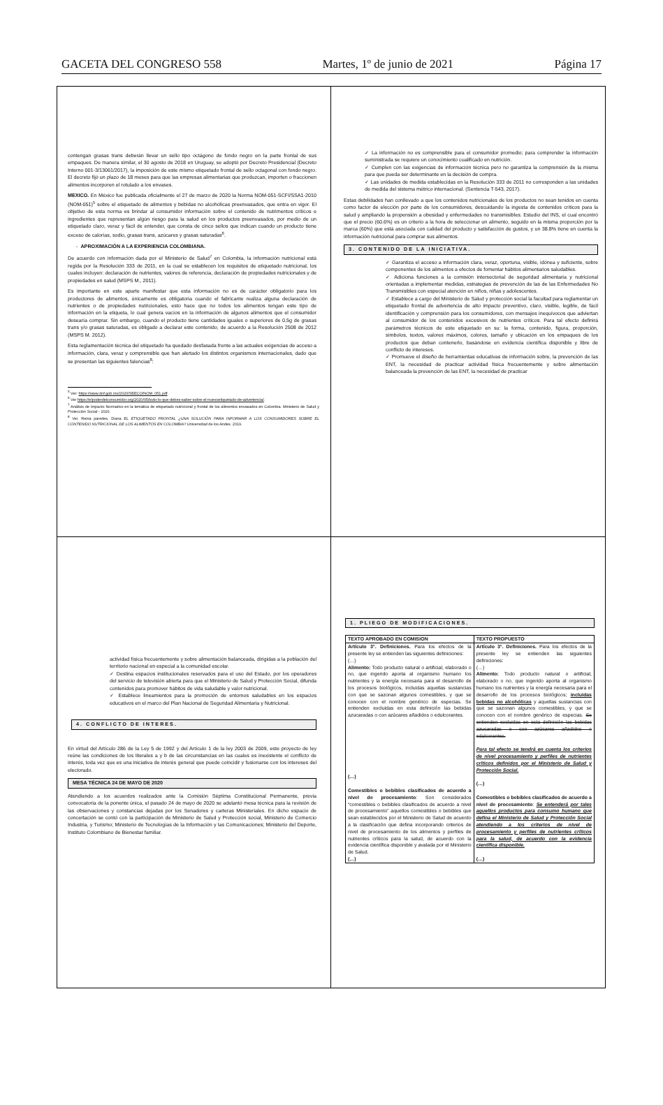GACETA DEL CONGRESO 558 Martes, 1º de junio de 2021 Página 17
contengan grasas trans deberán llevar un sello tipo octágono de fondo negro en la parte frontal de sus empaques. De manera similar, el 30 agosto de 2018 en Uruguay, se adoptó por Decreto Presidencial (Decreto Interno 001-3/13061/2017), la imposición de este mismo etiquetado frontal de sello octagonal con fondo negro. El decreto fijó un plazo de 18 meses para que las empresas alimentarias que produzcan, importen o fraccionen alimentos incorporen el rotulado a los envases.
MEXICO. En México fue publicada oficialmente el 27 de marzo de 2020 la Norma NOM-051-SCFI/SSA1-2010 (NOM-051)<sup>5</sup> sobre el etiquetado de alimentos y bebidas no alcohólicas preenvasados, que entra en vigor. El objetivo de esta norma es brindar al consumidor información sobre el contenido de nutrimentos críticos e ingredientes que representan algún riesgo para la salud en los productos preenvasados, por medio de un etiquetado claro, veraz y fácil de entender, que consta de cinco sellos que indican cuando un producto tiene exceso de calorías, sodio, grasas trans, azúcares y grasas saturadas<sup>6</sup>.
- APROXIMACIÓN A LA EXPERIENCIA COLOMBIANA.
De acuerdo con información dada por el Ministerio de Salud<sup>7</sup> en Colombia, la información nutricional está regida por la Resolución 333 de 2011, en la cual se establecen los requisitos de etiquetado nutricional, los cuales incluyen: declaración de nutrientes, valores de referencia, declaración de propiedades nutricionales y de propiedades en salud (MSPS M., 2011).
Es importante en este aparte manifestar que esta información no es de carácter obligatorio para los productores de alimentos, únicamente es obligatoria cuando el fabricante realiza alguna declaración de nutrientes o de propiedades nutricionales, esto hace que no todos los alimentos tengan este tipo de información en la etiqueta, lo cual genera vacíos en la información de algunos alimentos que el consumidor desearía comprar. Sin embargo, cuando el producto tiene cantidades iguales o superiores de 0,5g de grasas trans y/o grasas saturadas, es obligado a declarar este contenido, de acuerdo a la Resolución 2508 de 2012 (MSPS M. 2012).
Esta reglamentación técnica del etiquetado ha quedado desfasada frente a las actuales exigencias de acceso a información, clara, veraz y comprensible que han alertado los distintos organismos internacionales, dado que se presentan las siguientes falencias<sup>8</sup>:
<sup>5</sup> Ver: https://www.dof.gob.mx/2020/SEECO/NOM_051.pdf.
<sup>6</sup> Ver https://elpoderdelconsumidor.org/2020/05/todo-lo-que-debes-saber-sobre-el-nuevoetiquetado-de-advertencia/.
<sup>7</sup> Análisis de Impacto Normativo en la temática de etiquetado nutricional y frontal de los alimentos envasados en Colombia. Ministerio de Salud y Protección Social - 2020.
<sup>8</sup> Ver. Reina paredes, Diana EL ETIQUETADO FRONTAL ¿UNA SOLUCIÓN PARA INFORMAR A LOS CONSUMIDORES SOBRE EL CONTENIDO NUTRICIONAL DE LOS ALIMENTOS EN COLOMBIA? Universidad de los Andes. 2019.
✓ La información no es comprensible para el consumidor promedio; para comprender la información suministrada se requiere un conocimiento cualificado en nutrición.
✓ Cumplen con las exigencias de información técnica pero no garantiza la comprensión de la misma para que pueda ser determinante en la decisión de compra.
✓ Las unidades de medida establecidas en la Resolución 333 de 2011 no corresponden a las unidades de medida del sistema métrico internacional. (Sentencia T-543, 2017).
Estas debilidades han conllevado a que los contenidos nutricionales de los productos no sean tenidos en cuenta como factor de elección por parte de los consumidores, descuidando la ingesta de contenidos críticos para la salud y ampliando la propensión a obesidad y enfermedades no transmisibles. Estudio del INS, el cual encontró que el precio (60.6%) es un criterio a la hora de seleccionar un alimento, seguido en la misma proporción por la marca (60%) que está asociada con calidad del producto y satisfacción de gustos, y un 38.8% tiene en cuenta la información nutricional para comprar sus alimentos.
3. CONTENIDO DE LA INICIATIVA.
✓ Garantiza el acceso a información clara, veraz, oportuna, visible, idónea y suficiente, sobre componentes de los alimentos a efectos de fomentar hábitos alimentarios saludables.
✓ Adiciona funciones a la comisión intersectorial de seguridad alimentaria y nutricional orientadas a implementar medidas, estrategias de prevención de las de las Enfermedades No Transmisibles con especial atención en niños, niñas y adolescentes.
✓ Establece a cargo del Ministerio de Salud y protección social la facultad para reglamentar un etiquetado frontal de advertencia de alto impacto preventivo, claro, visible, legible, de fácil identificación y comprensión para los consumidores, con mensajes inequívocos que adviertan al consumidor de los contenidos excesivos de nutrientes críticos. Para tal efecto definirá parámetros técnicos de este etiquetado en su: la forma, contenido, figura, proporción, símbolos, textos, valores máximos, colores, tamaño y ubicación en los empaques de los productos que deban contenerlo, basándose en evidencia científica disponible y libre de conflicto de intereses.
✓ Promueve el diseño de herramientas educativas de información sobre, la prevención de las ENT, la necesidad de practicar actividad física frecuentemente y sobre alimentación balanceada la prevención de las ENT, la necesidad de practicar
actividad física frecuentemente y sobre alimentación balanceada, dirigidas a la población del territorio nacional en especial a la comunidad escolar.
✓ Destina espacios institucionales reservados para el uso del Estado, por los operadores del servicio de televisión abierta para que el Ministerio de Salud y Protección Social, difunda contenidos para promover hábitos de vida saludable y valor nutricional.
✓ Establece lineamientos para la promoción de entornos saludables en los espacios educativos en el marco del Plan Nacional de Seguridad Alimentaria y Nutricional.
4. CONFLICTO DE INTERES.
En virtud del Artículo 286 de la Ley 5 de 1992 y del Artículo 1 de la ley 2003 de 2009, este proyecto de ley reúne las condiciones de los literales a y b de las circunstancias en las cuales es inexistente el conflicto de interés, toda vez que es una iniciativa de interés general que puede coincidir y fusionarse con los intereses del electorado.
MESA TÉCNICA 24 DE MAYO DE 2020
Atendiendo a los acuerdos realizados ante la Comisión Séptima Constitucional Permanente, previa convocatoria de la ponente única, el pasado 24 de mayo de 2020 se adelantó mesa técnica para la revisión de las observaciones y constancias dejadas por los Senadores y carteras Ministeriales. En dicho espacio de concertación se contó con la participación de Ministerio de Salud y Protección social, Ministerio de Comercio Industria, y Turismo; Ministerio de Tecnologías de la Información y las Comunicaciones; Ministerio del Deporte, Instituto Colombiano de Bienestar familiar.
1. PLIEGO DE MODIFICACIONES.
| TEXTO APROBADO EN COMISION | TEXTO PROPUESTO |
| --- | --- |
| Artículo 3°. Definiciones. Para los efectos de la presente ley se entienden las siguientes definiciones: (…) Alimento: Todo producto natural o artificial, elaborado o no, que ingerido aporta al organismo humano los nutrientes y la energía necesaria para el desarrollo de los procesos biológicos, incluidas aquellas sustancias con que se sazonan algunos comestibles, y que se conocen con el nombre genérico de especias. Se entienden excluidas en esta definición las bebidas azucaradas o con azúcares añadidos o edulcorantes. (…) Comestibles o bebibles clasificados de acuerdo a nivel de procesamiento : Son considerados “comestibles o bebibles clasificados de acuerdo a nivel de procesamiento” aquellos comestibles o bebibles que sean establecidos por el Ministerio de Salud de acuerdo a la clasificación que defina incorporando criterios de nivel de procesamiento de los alimentos y perfiles de nutrientes críticos para la salud, de acuerdo con la evidencia científica disponible y avalada por el Ministerio de Salud. (…) | Artículo 3°. Definiciones. Para los efectos de la presente ley se entienden las siguientes definiciones: (…) Alimento: Todo producto natural o artificial, elaborado o no, que ingerido aporta al organismo humano los nutrientes y la energía necesaria para el desarrollo de los procesos biológicos; incluidas bebidas no alcohólicas y aquellas sustancias con que se sazonan algunos comestibles, y que se conocen con el nombre genérico de especias. Se entienden excluidas en esta definición las bebidas azucaradas o con azúcares añadidos o edulcorantes. Para tal efecto se tendrá en cuenta los criterios de nivel procesamiento y perfiles de nutrientes críticos definidos por el Ministerio de Salud y Protección Social. (…) Comestibles o bebibles clasificados de acuerdo a nivel de procesamiento : Se entenderá por tales aquellos productos para consumo humano que defina el Ministerio de Salud y Protección Social atendiendo a los criterios de nivel de procesamiento y perfiles de nutrientes críticos para la salud, de acuerdo con la evidencia científica disponible. (…) |